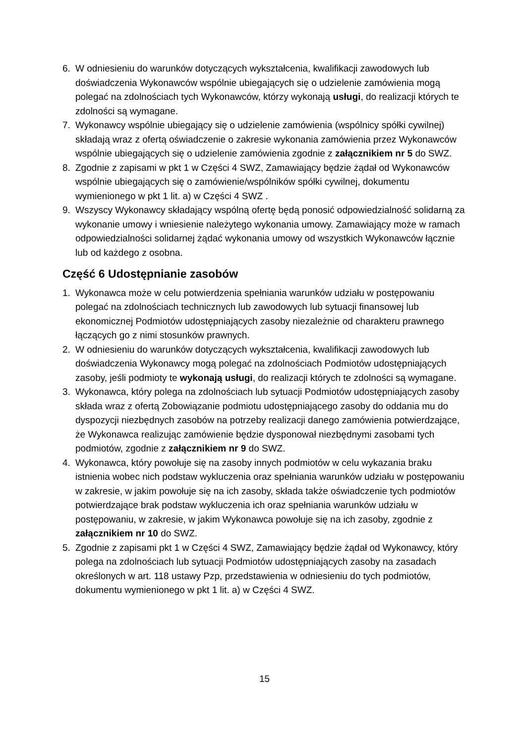6. W odniesieniu do warunków dotyczących wykształcenia, kwalifikacji zawodowych lub doświadczenia Wykonawców wspólnie ubiegających się o udzielenie zamówienia mogą polegać na zdolnościach tych Wykonawców, którzy wykonają usługi, do realizacji których te zdolności są wymagane.
7. Wykonawcy wspólnie ubiegający się o udzielenie zamówienia (wspólnicy spółki cywilnej) składają wraz z ofertą oświadczenie o zakresie wykonania zamówienia przez Wykonawców wspólnie ubiegających się o udzielenie zamówienia zgodnie z załącznikiem nr 5 do SWZ.
8. Zgodnie z zapisami w pkt 1 w Części 4 SWZ, Zamawiający będzie żądał od Wykonawców wspólnie ubiegających się o zamówienie/wspólników spółki cywilnej, dokumentu wymienionego w pkt 1 lit. a) w Części 4 SWZ .
9. Wszyscy Wykonawcy składający wspólną ofertę będą ponosić odpowiedzialność solidarną za wykonanie umowy i wniesienie należytego wykonania umowy. Zamawiający może w ramach odpowiedzialności solidarnej żądać wykonania umowy od wszystkich Wykonawców łącznie lub od każdego z osobna.
Część 6 Udostępnianie zasobów
1. Wykonawca może w celu potwierdzenia spełniania warunków udziału w postępowaniu polegać na zdolnościach technicznych lub zawodowych lub sytuacji finansowej lub ekonomicznej Podmiotów udostępniających zasoby niezależnie od charakteru prawnego łączących go z nimi stosunków prawnych.
2. W odniesieniu do warunków dotyczących wykształcenia, kwalifikacji zawodowych lub doświadczenia Wykonawcy mogą polegać na zdolnościach Podmiotów udostępniających zasoby, jeśli podmioty te wykonają usługi, do realizacji których te zdolności są wymagane.
3. Wykonawca, który polega na zdolnościach lub sytuacji Podmiotów udostępniających zasoby składa wraz z ofertą Zobowiązanie podmiotu udostępniającego zasoby do oddania mu do dyspozycji niezbędnych zasobów na potrzeby realizacji danego zamówienia potwierdzające, że Wykonawca realizując zamówienie będzie dysponował niezbędnymi zasobami tych podmiotów, zgodnie z załącznikiem nr 9 do SWZ.
4. Wykonawca, który powołuje się na zasoby innych podmiotów w celu wykazania braku istnienia wobec nich podstaw wykluczenia oraz spełniania warunków udziału w postępowaniu w zakresie, w jakim powołuje się na ich zasoby, składa także oświadczenie tych podmiotów potwierdzające brak podstaw wykluczenia ich oraz spełniania warunków udziału w postępowaniu, w zakresie, w jakim Wykonawca powołuje się na ich zasoby, zgodnie z załącznikiem nr 10 do SWZ.
5. Zgodnie z zapisami pkt 1 w Części 4 SWZ, Zamawiający będzie żądał od Wykonawcy, który polega na zdolnościach lub sytuacji Podmiotów udostępniających zasoby na zasadach określonych w art. 118 ustawy Pzp, przedstawienia w odniesieniu do tych podmiotów, dokumentu wymienionego w pkt 1 lit. a) w Części 4 SWZ.
15